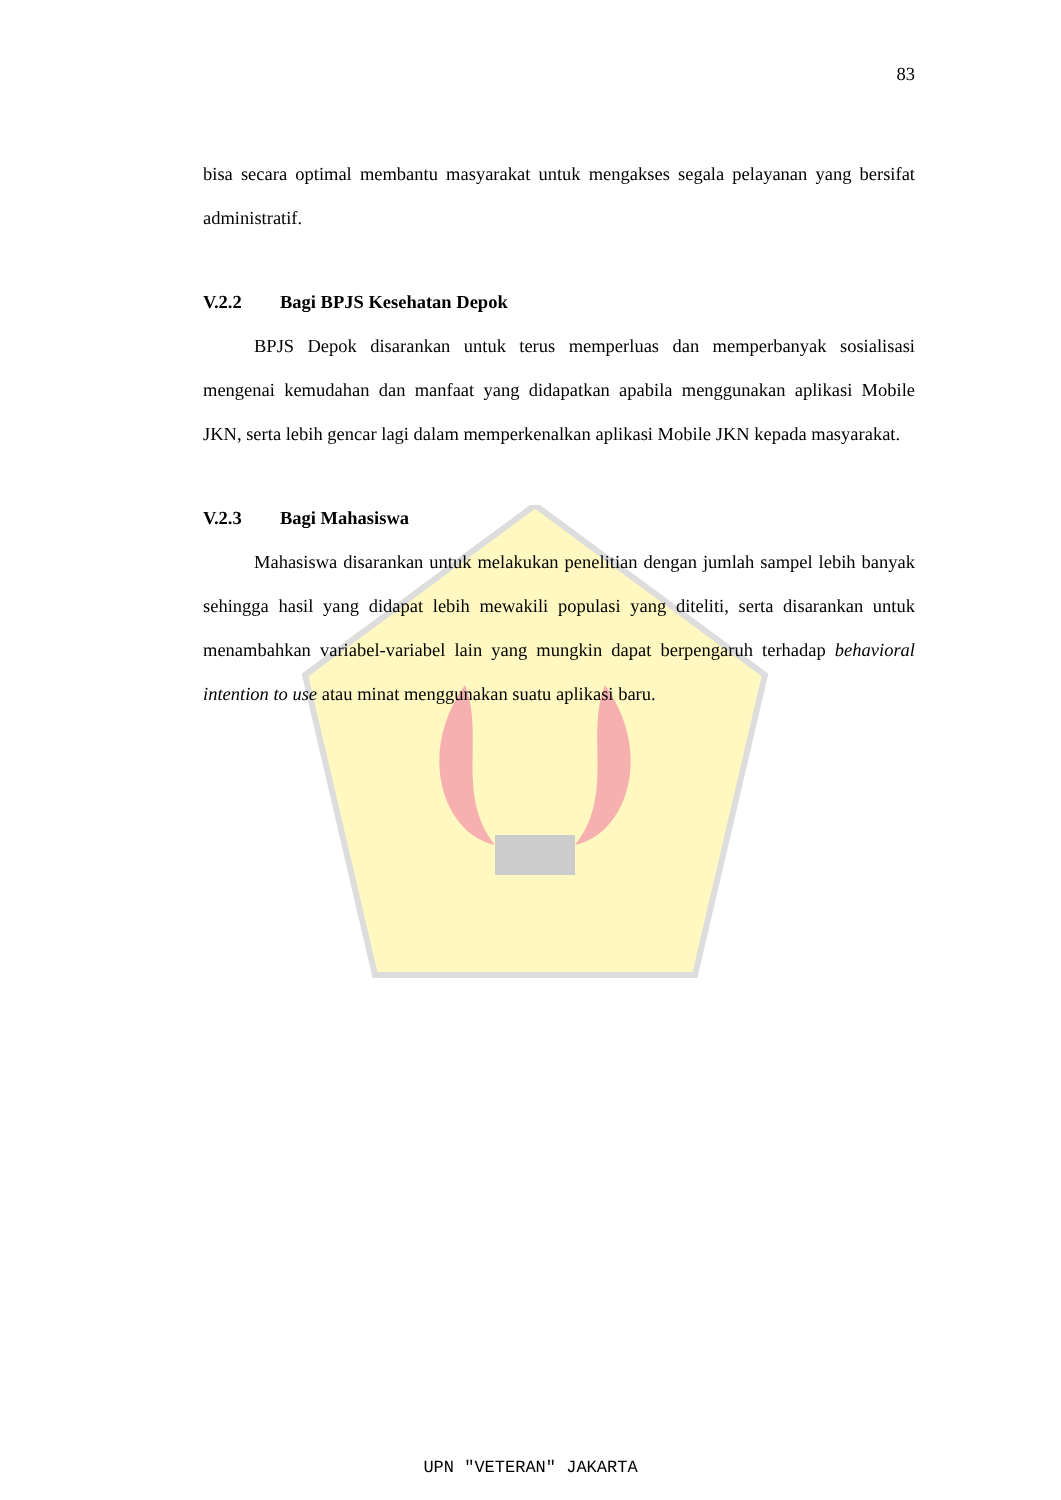83
bisa secara optimal membantu masyarakat untuk mengakses segala pelayanan yang bersifat administratif.
V.2.2 Bagi BPJS Kesehatan Depok
BPJS Depok disarankan untuk terus memperluas dan memperbanyak sosialisasi mengenai kemudahan dan manfaat yang didapatkan apabila menggunakan aplikasi Mobile JKN, serta lebih gencar lagi dalam memperkenalkan aplikasi Mobile JKN kepada masyarakat.
V.2.3 Bagi Mahasiswa
Mahasiswa disarankan untuk melakukan penelitian dengan jumlah sampel lebih banyak sehingga hasil yang didapat lebih mewakili populasi yang diteliti, serta disarankan untuk menambahkan variabel-variabel lain yang mungkin dapat berpengaruh terhadap behavioral intention to use atau minat menggunakan suatu aplikasi baru.
UPN "VETERAN" JAKARTA